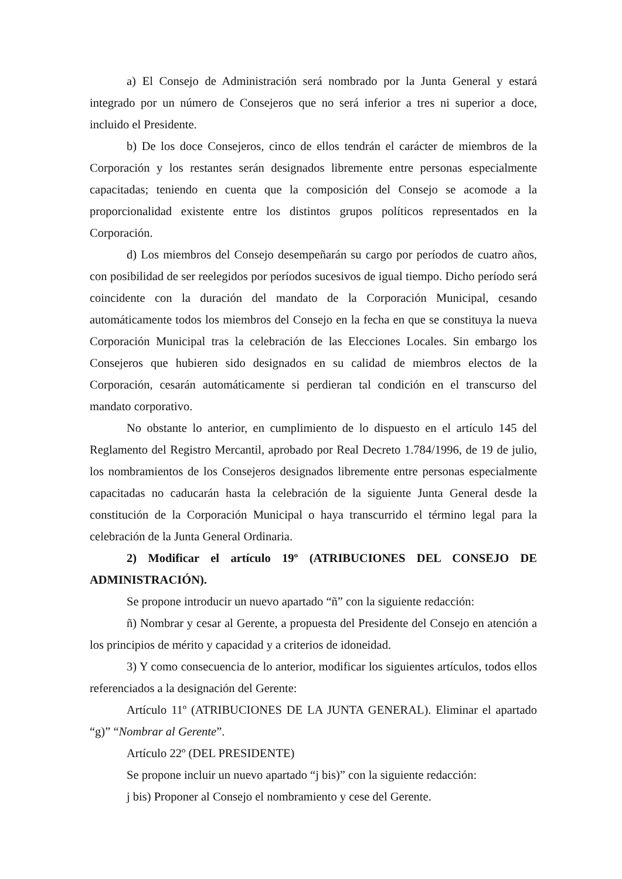a) El Consejo de Administración será nombrado por la Junta General y estará integrado por un número de Consejeros que no será inferior a tres ni superior a doce, incluido el Presidente.
b) De los doce Consejeros, cinco de ellos tendrán el carácter de miembros de la Corporación y los restantes serán designados libremente entre personas especialmente capacitadas; teniendo en cuenta que la composición del Consejo se acomode a la proporcionalidad existente entre los distintos grupos políticos representados en la Corporación.
d) Los miembros del Consejo desempeñarán su cargo por períodos de cuatro años, con posibilidad de ser reelegidos por períodos sucesivos de igual tiempo. Dicho período será coincidente con la duración del mandato de la Corporación Municipal, cesando automáticamente todos los miembros del Consejo en la fecha en que se constituya la nueva Corporación Municipal tras la celebración de las Elecciones Locales. Sin embargo los Consejeros que hubieren sido designados en su calidad de miembros electos de la Corporación, cesarán automáticamente si perdieran tal condición en el transcurso del mandato corporativo.
No obstante lo anterior, en cumplimiento de lo dispuesto en el artículo 145 del Reglamento del Registro Mercantil, aprobado por Real Decreto 1.784/1996, de 19 de julio, los nombramientos de los Consejeros designados libremente entre personas especialmente capacitadas no caducarán hasta la celebración de la siguiente Junta General desde la constitución de la Corporación Municipal o haya transcurrido el término legal para la celebración de la Junta General Ordinaria.
2) Modificar el artículo 19º (ATRIBUCIONES DEL CONSEJO DE ADMINISTRACIÓN).
Se propone introducir un nuevo apartado “ñ” con la siguiente redacción:
ñ) Nombrar y cesar al Gerente, a propuesta del Presidente del Consejo en atención a los principios de mérito y capacidad y a criterios de idoneidad.
3) Y como consecuencia de lo anterior, modificar los siguientes artículos, todos ellos referenciados a la designación del Gerente:
Artículo 11º (ATRIBUCIONES DE LA JUNTA GENERAL). Eliminar el apartado “g)” “Nombrar al Gerente”.
Artículo 22º (DEL PRESIDENTE)
Se propone incluir un nuevo apartado “j bis)” con la siguiente redacción:
j bis) Proponer al Consejo el nombramiento y cese del Gerente.